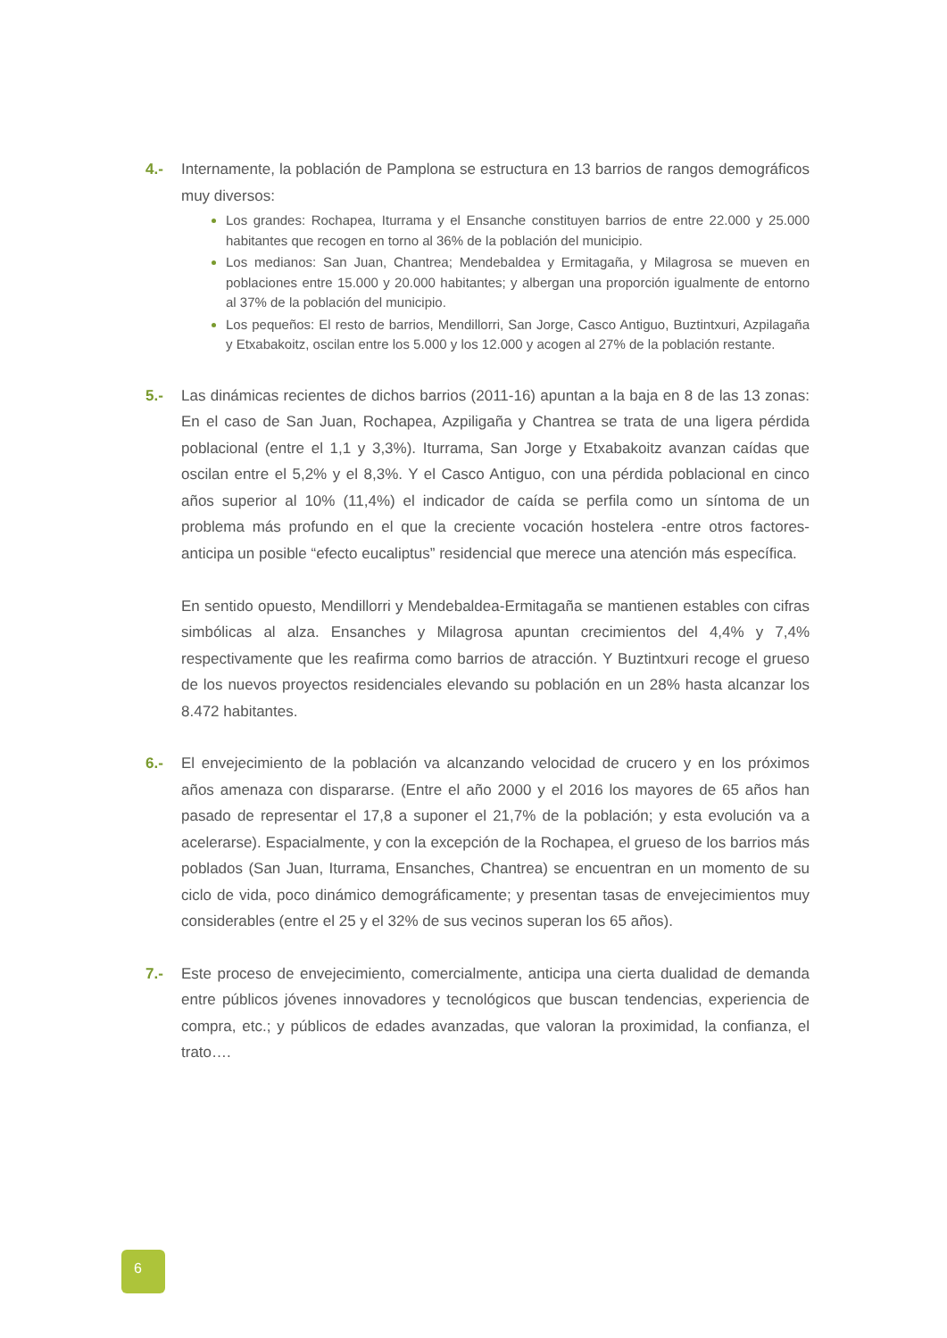4.- Internamente, la población de Pamplona se estructura en 13 barrios de rangos demográficos muy diversos:
Los grandes: Rochapea, Iturrama y el Ensanche constituyen barrios de entre 22.000 y 25.000 habitantes que recogen en torno al 36% de la población del municipio.
Los medianos: San Juan, Chantrea; Mendebaldea y Ermitagaña, y Milagrosa se mueven en poblaciones entre 15.000 y 20.000 habitantes; y albergan una proporción igualmente de entorno al 37% de la población del municipio.
Los pequeños: El resto de barrios, Mendillorri, San Jorge, Casco Antiguo, Buztintxuri, Azpilagaña y Etxabakoitz, oscilan entre los 5.000 y los 12.000 y acogen al 27% de la población restante.
5.- Las dinámicas recientes de dichos barrios (2011-16) apuntan a la baja en 8 de las 13 zonas: En el caso de San Juan, Rochapea, Azpiligaña y Chantrea se trata de una ligera pérdida poblacional (entre el 1,1 y 3,3%). Iturrama, San Jorge y Etxabakoitz avanzan caídas que oscilan entre el 5,2% y el 8,3%. Y el Casco Antiguo, con una pérdida poblacional en cinco años superior al 10% (11,4%) el indicador de caída se perfila como un síntoma de un problema más profundo en el que la creciente vocación hostelera -entre otros factores-anticipa un posible “efecto eucaliptus” residencial que merece una atención más específica.
En sentido opuesto, Mendillorri y Mendebaldea-Ermitagaña se mantienen estables con cifras simbólicas al alza. Ensanches y Milagrosa apuntan crecimientos del 4,4% y 7,4% respectivamente que les reafirma como barrios de atracción. Y Buztintxuri recoge el grueso de los nuevos proyectos residenciales elevando su población en un 28% hasta alcanzar los 8.472 habitantes.
6.- El envejecimiento de la población va alcanzando velocidad de crucero y en los próximos años amenaza con dispararse. (Entre el año 2000 y el 2016 los mayores de 65 años han pasado de representar el 17,8 a suponer el 21,7% de la población; y esta evolución va a acelerarse). Espacialmente, y con la excepción de la Rochapea, el grueso de los barrios más poblados (San Juan, Iturrama, Ensanches, Chantrea) se encuentran en un momento de su ciclo de vida, poco dinámico demográficamente; y presentan tasas de envejecimientos muy considerables (entre el 25 y el 32% de sus vecinos superan los 65 años).
7.- Este proceso de envejecimiento, comercialmente, anticipa una cierta dualidad de demanda entre públicos jóvenes innovadores y tecnológicos que buscan tendencias, experiencia de compra, etc.; y públicos de edades avanzadas, que valoran la proximidad, la confianza, el trato….
6